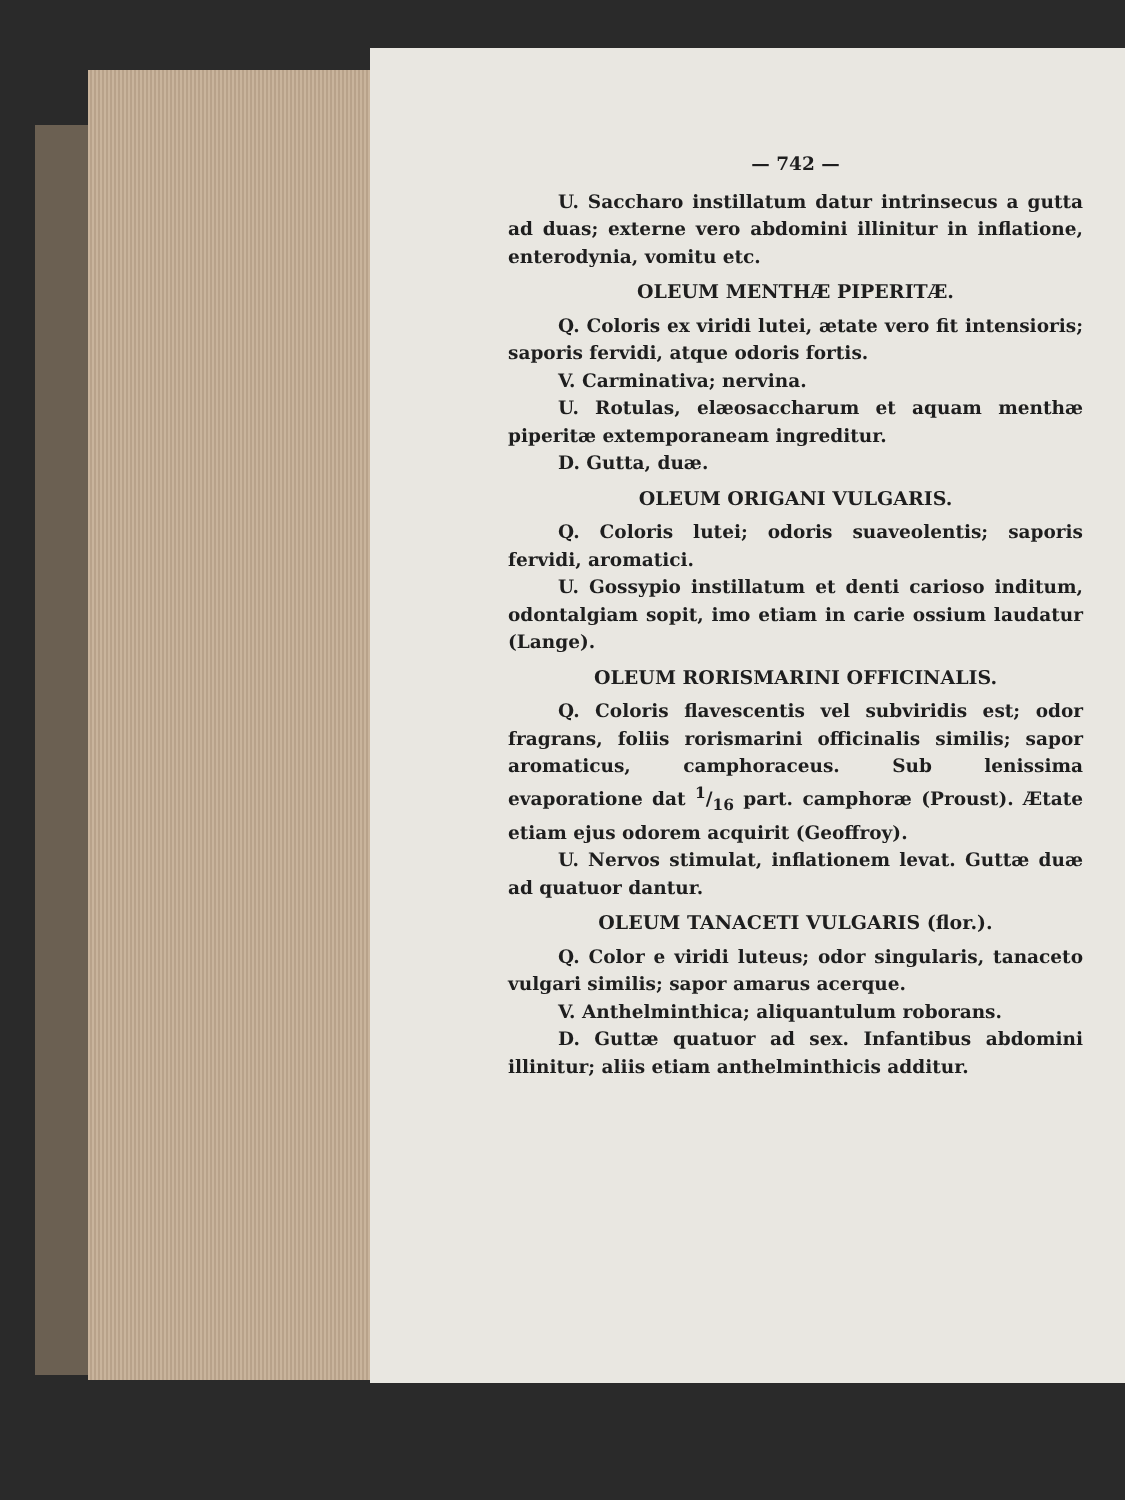— 742 —
U. Saccharo instillatum datur intrinsecus a gutta ad duas; externe vero abdomini illinitur in inflatione, enterodynia, vomitu etc.
OLEUM MENTHÆ PIPERITÆ.
Q. Coloris ex viridi lutei, ætate vero fit intensioris; saporis fervidi, atque odoris fortis.
V. Carminativa; nervina.
U. Rotulas, elæosaccharum et aquam menthæ piperitæ extemporaneam ingreditur.
D. Gutta, duæ.
OLEUM ORIGANI VULGARIS.
Q. Coloris lutei; odoris suaveolentis; saporis fervidi, aromatici.
U. Gossypio instillatum et denti carioso inditum, odontalgiam sopit, imo etiam in carie ossium laudatur (Lange).
OLEUM RORISMARINI OFFICINALIS.
Q. Coloris flavescentis vel subviridis est; odor fragrans, foliis rorismarini officinalis similis; sapor aromaticus, camphoraceus. Sub lenissima evaporatione dat 1/16 part. camphoræ (Proust). Ætate etiam ejus odorem acquirit (Geoffroy).
U. Nervos stimulat, inflationem levat. Guttæ duæ ad quatuor dantur.
OLEUM TANACETI VULGARIS (flor.).
Q. Color e viridi luteus; odor singularis, tanaceto vulgari similis; sapor amarus acerque.
V. Anthelminthica; aliquantulum roborans.
D. Guttæ quatuor ad sex. Infantibus abdomini illinitur; aliis etiam anthelminthicis additur.